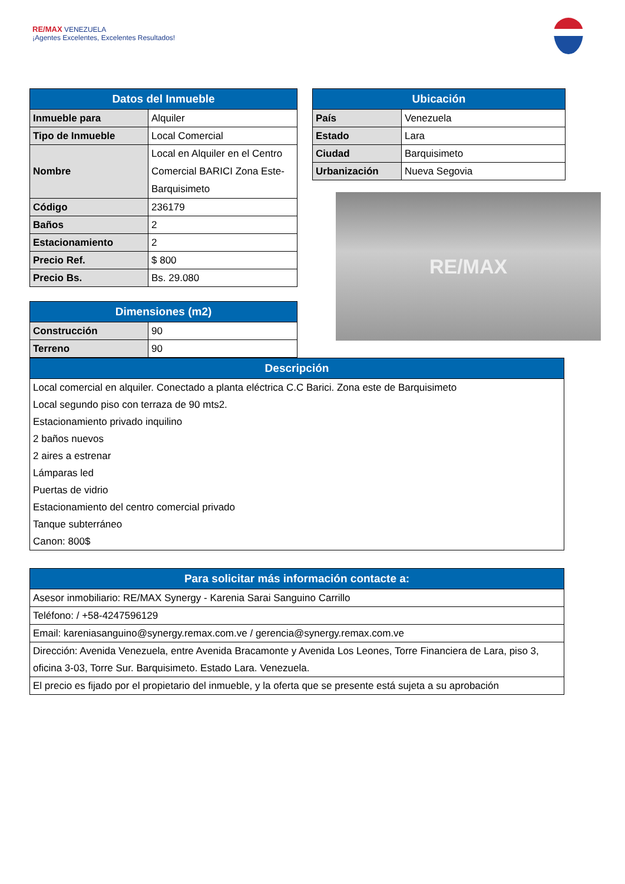RE/MAX VENEZUELA
¡Agentes Excelentes, Excelentes Resultados!
| Datos del Inmueble | |
| --- | --- |
| Inmueble para | Alquiler |
| Tipo de Inmueble | Local Comercial |
| Nombre | Local en Alquiler en el Centro Comercial BARICI Zona Este-Barquisimeto |
| Código | 236179 |
| Baños | 2 |
| Estacionamiento | 2 |
| Precio Ref. | $ 800 |
| Precio Bs. | Bs. 29.080 |
| Dimensiones (m2) | |
| --- | --- |
| Construcción | 90 |
| Terreno | 90 |
| Ubicación | |
| --- | --- |
| País | Venezuela |
| Estado | Lara |
| Ciudad | Barquisimeto |
| Urbanización | Nueva Segovia |
RE/MAX
| Descripción |
| --- |
| Local comercial en alquiler. Conectado a planta eléctrica C.C Barici. Zona este de Barquisimeto Local segundo piso con terraza de 90 mts2. Estacionamiento privado inquilino 2 baños nuevos 2 aires a estrenar Lámparas led Puertas de vidrio Estacionamiento del centro comercial privado Tanque subterráneo Canon: 800$ |
| Para solicitar más información contacte a: |
| --- |
| Asesor inmobiliario: RE/MAX Synergy - Karenia Sarai Sanguino Carrillo |
| Teléfono: / +58-4247596129 |
| Email: kareniasanguino@synergy.remax.com.ve / gerencia@synergy.remax.com.ve |
| Dirección: Avenida Venezuela, entre Avenida Bracamonte y Avenida Los Leones, Torre Financiera de Lara, piso 3, oficina 3-03, Torre Sur. Barquisimeto. Estado Lara. Venezuela. |
| El precio es fijado por el propietario del inmueble, y la oferta que se presente está sujeta a su aprobación |